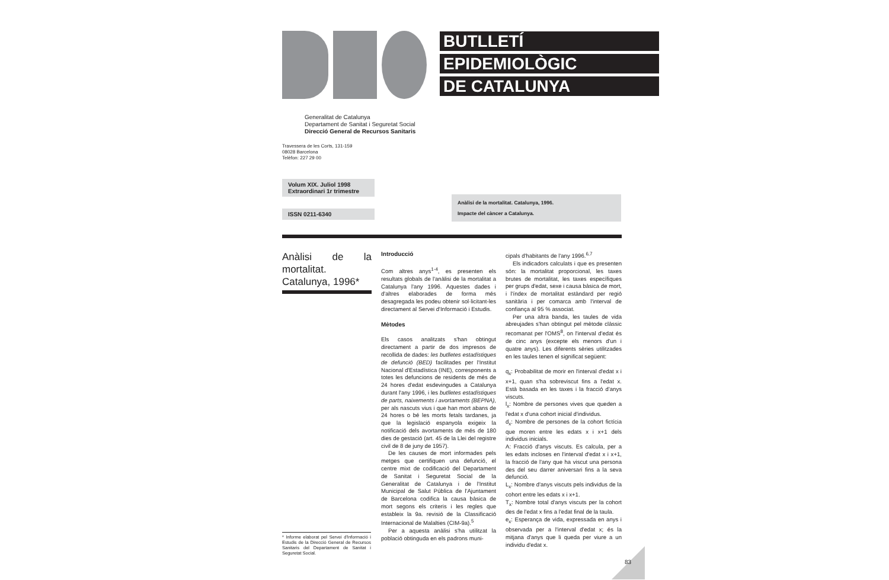BUTLLETÍ
EPIDEMIOLÒGIC
DE CATALUNYA
Generalitat de Catalunya
Departament de Sanitat i Seguretat Social
Direcció General de Recursos Sanitaris
Travessera de les Corts, 131-159
08028 Barcelona
Telèfon: 227 29 00
Volum XIX. Juliol 1998
Extraordinari 1r trimestre
ISSN 0211-6340
Anàlisi de la mortalitat. Catalunya, 1996.
Impacte del càncer a Catalunya.
Anàlisi de la mortalitat. Catalunya, 1996*
* Informe elaborat pel Servei d'Informació i Estudis de la Direcció General de Recursos Sanitaris del Departament de Sanitat i Seguretat Social.
Introducció
Com altres anys<sup>1-4</sup>, es presenten els resultats globals de l'anàlisi de la mortalitat a Catalunya l'any 1996. Aquestes dades i d'altres elaborades de forma més desagregada les podeu obtenir sol·licitant-les directament al Servei d'Informació i Estudis.
Mètodes
Els casos analitzats s'han obtingut directament a partir de dos impresos de recollida de dades: les butlletes estadístiques de defunció (BED) facilitades per l'Institut Nacional d'Estadística (INE), corresponents a totes les defuncions de residents de més de 24 hores d'edat esdevingudes a Catalunya durant l'any 1996, i les butlletes estadístiques de parts, naixements i avortaments (BEPNA), per als nascuts vius i que han mort abans de 24 hores o bé les morts fetals tardanes, ja que la legislació espanyola exigeix la notificació dels avortaments de més de 180 dies de gestació (art. 45 de la Llei del registre civil de 8 de juny de 1957).
De les causes de mort informades pels metges que certifiquen una defunció, el centre mixt de codificació del Departament de Sanitat i Seguretat Social de la Generalitat de Catalunya i de l'Institut Municipal de Salut Pública de l'Ajuntament de Barcelona codifica la causa bàsica de mort segons els criteris i les regles que estableix la 9a. revisió de la Classificació Internacional de Malalties (CIM-9a).<sup>5</sup>
Per a aquesta anàlisi s'ha utilitzat la població obtinguda en els padrons muni-
cipals d'habitants de l'any 1996.<sup>6,7</sup>
Els indicadors calculats i que es presenten són: la mortalitat proporcional, les taxes brutes de mortalitat, les taxes específiques per grups d'edat, sexe i causa bàsica de mort, i l'índex de mortalitat estàndard per regió sanitària i per comarca amb l'interval de confiança al 95 % associat.
Per una altra banda, les taules de vida abreujades s'han obtingut pel mètode clàssic recomanat per l'OMS<sup>8</sup>, on l'interval d'edat és de cinc anys (excepte els menors d'un i quatre anys). Les diferents sèries utilitzades en les taules tenen el significat següent:
q<sub>x</sub>: Probabilitat de morir en l'interval d'edat x i x+1, quan s'ha sobreviscut fins a l'edat x. Està basada en les taxes i la fracció d'anys viscuts.
l<sub>x</sub>: Nombre de persones vives que queden a l'edat x d'una cohort inicial d'individus.
d<sub>x</sub>: Nombre de persones de la cohort fictícia que moren entre les edats x i x+1 dels individus inicials.
A: Fracció d'anys viscuts. Es calcula, per a les edats incloses en l'interval d'edat x i x+1, la fracció de l'any que ha viscut una persona des del seu darrer aniversari fins a la seva defunció.
L<sub>x</sub>: Nombre d'anys viscuts pels individus de la cohort entre les edats x i x+1.
T<sub>x</sub>: Nombre total d'anys viscuts per la cohort des de l'edat x fins a l'edat final de la taula.
e<sub>x</sub>: Esperança de vida, expressada en anys i observada per a l'interval d'edat x; és la mitjana d'anys que li queda per viure a un individu d'edat x.
83